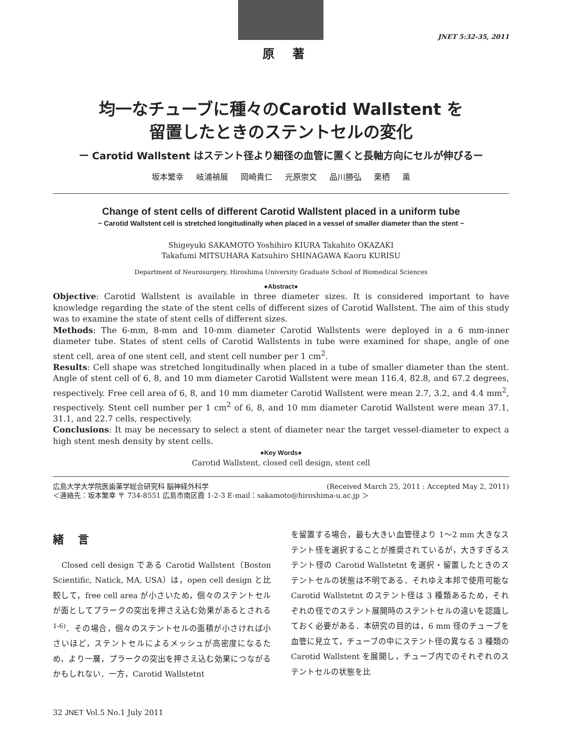原 著 JNET 5:32-35, 2011
均一なチューブに種々のCarotid Wallstent を
留置したときのステントセルの変化
ー Carotid Wallstent はステント径より細径の血管に置くと長軸方向にセルが伸びるー
坂本繁幸 岐浦禎展 岡崎貴仁 光原崇文 品川勝弘 栗栖 薫
Change of stent cells of different Carotid Wallstent placed in a uniform tube
− Carotid Wallstent cell is stretched longitudinally when placed in a vessel of smaller diameter than the stent −
Shigeyuki SAKAMOTO Yoshihiro KIURA Takahito OKAZAKI
Takafumi MITSUHARA Katsuhiro SHINAGAWA Kaoru KURISU
Department of Neurosurgery, Hiroshima University Graduate School of Biomedical Sciences
●Abstract●
Objective: Carotid Wallstent is available in three diameter sizes. It is considered important to have knowledge regarding the state of the stent cells of different sizes of Carotid Wallstent. The aim of this study was to examine the state of stent cells of different sizes.
Methods: The 6-mm, 8-mm and 10-mm diameter Carotid Wallstents were deployed in a 6 mm-inner diameter tube. States of stent cells of Carotid Wallstents in tube were examined for shape, angle of one stent cell, area of one stent cell, and stent cell number per 1 cm<sup>2</sup>.
Results: Cell shape was stretched longitudinally when placed in a tube of smaller diameter than the stent. Angle of stent cell of 6, 8, and 10 mm diameter Carotid Wallstent were mean 116.4, 82.8, and 67.2 degrees, respectively. Free cell area of 6, 8, and 10 mm diameter Carotid Wallstent were mean 2.7, 3.2, and 4.4 mm<sup>2</sup>, respectively. Stent cell number per 1 cm<sup>2</sup> of 6, 8, and 10 mm diameter Carotid Wallstent were mean 37.1, 31.1, and 22.7 cells, respectively.
Conclusions: It may be necessary to select a stent of diameter near the target vessel-diameter to expect a high stent mesh density by stent cells.
●Key Words●
Carotid Wallstent, closed cell design, stent cell
(Received March 25, 2011 : Accepted May 2, 2011) 広島大学大学院医歯薬学総合研究科 脳神経外科学
＜連絡先：坂本繁幸 〒 734-8551 広島市南区霞 1-2-3 E-mail：sakamoto@hiroshima-u.ac.jp ＞
緒 言
　Closed cell design である Carotid Wallstent（Boston Scientific, Natick, MA, USA）は，open cell design と比較して，free cell area が小さいため，個々のステントセルが面としてプラークの突出を押さえ込む効果があるとされる<sup>1-6)</sup>．その場合，個々のステントセルの面積が小さければ小さいほど，ステントセルによるメッシュが高密度になるため，より一層，プラークの突出を押さえ込む効果につながるかもしれない．一方，Carotid Wallstetnt
を留置する場合，最も大きい血管径より 1〜2 mm 大きなステント径を選択することが推奨されているが，大きすぎるステント径の Carotid Wallstetnt を選択・留置したときのステントセルの状態は不明である．それゆえ本邦で使用可能な Carotid Wallstetnt のステント径は 3 種類あるため，それぞれの径でのステント展開時のステントセルの違いを認識しておく必要がある．本研究の目的は，6 mm 径のチューブを血管に見立て，チューブの中にステント径の異なる 3 種類の Carotid Wallstent を展開し，チューブ内でのそれぞれのステントセルの状態を比
32 JNET Vol.5 No.1 July 2011